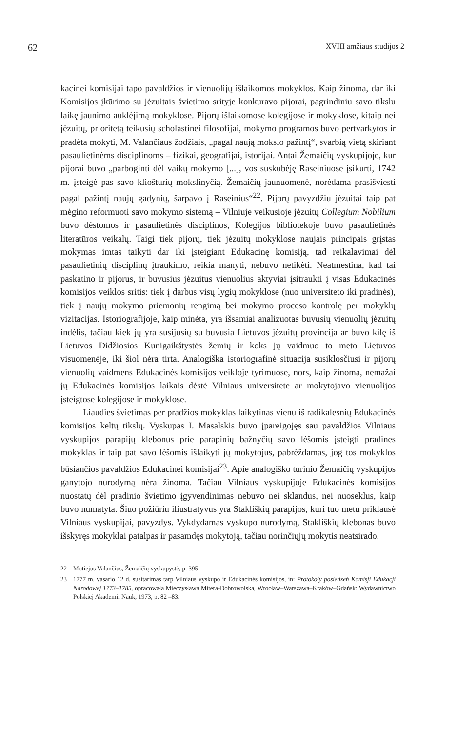62 XVIII amžiaus studijos 2
kacinei komisijai tapo pavaldžios ir vienuolijų išlaikomos mokyklos. Kaip žinoma, dar iki Komisijos įkūrimo su jėzuitais švietimo srityje konkuravo pijorai, pagrindiniu savo tikslu laikę jaunimo auklėjimą mokyklose. Pijorų išlaikomose kolegijose ir mokyklose, kitaip nei jėzuitų, prioritetą teikusių scholastinei filosofijai, mokymo programos buvo pertvarkytos ir pradėta mokyti, M. Valančiaus žodžiais, „pagal naują mokslo pažintį“, svarbią vietą skiriant pasaulietinėms disciplinoms – fizikai, geografijai, istorijai. Antai Žemaičių vyskupijoje, kur pijorai buvo „parboginti dėl vaikų mokymo [...], vos suskubėję Raseiniuose įsikurti, 1742 m. įsteigė pas savo kliošturių mokslinyčią. Žemaičių jaunuomenė, norėdama prasišviesti pagal pažintį naujų gadynių, šarpavo į Raseinius“<sup>22</sup>. Pijorų pavyzdžiu jėzuitai taip pat mėgino reformuoti savo mokymo sistemą – Vilniuje veikusioje jėzuitų Collegium Nobilium buvo dėstomos ir pasaulietinės disciplinos, Kolegijos bibliotekoje buvo pasaulietinės literatūros veikalų. Taigi tiek pijorų, tiek jėzuitų mokyklose naujais principais grįstas mokymas imtas taikyti dar iki įsteigiant Edukacinę komisiją, tad reikalavimai dėl pasaulietinių disciplinų įtraukimo, reikia manyti, nebuvo netikėti. Neatmestina, kad tai paskatino ir pijorus, ir buvusius jėzuitus vienuolius aktyviai įsitraukti į visas Edukacinės komisijos veiklos sritis: tiek į darbus visų lygių mokyklose (nuo universiteto iki pradinės), tiek į naujų mokymo priemonių rengimą bei mokymo proceso kontrolę per mokyklų vizitacijas. Istoriografijoje, kaip minėta, yra išsamiai analizuotas buvusių vienuolių jėzuitų indėlis, tačiau kiek jų yra susijusių su buvusia Lietuvos jėzuitų provincija ar buvo kilę iš Lietuvos Didžiosios Kunigaikštystės žemių ir koks jų vaidmuo to meto Lietuvos visuomenėje, iki šiol nėra tirta. Analogiška istoriografinė situacija susiklosčiusi ir pijorų vienuolių vaidmens Edukacinės komisijos veikloje tyrimuose, nors, kaip žinoma, nemažai jų Edukacinės komisijos laikais dėstė Vilniaus universitete ar mokytojavo vienuolijos įsteigtose kolegijose ir mokyklose.
Liaudies švietimas per pradžios mokyklas laikytinas vienu iš radikalesnių Edukacinės komisijos keltų tikslų. Vyskupas I. Masalskis buvo įpareigojęs sau pavaldžios Vilniaus vyskupijos parapijų klebonus prie parapinių bažnyčių savo lėšomis įsteigti pradines mokyklas ir taip pat savo lėšomis išlaikyti jų mokytojus, pabrėždamas, jog tos mokyklos būsiančios pavaldžios Edukacinei komisijai<sup>23</sup>. Apie analogiško turinio Žemaičių vyskupijos ganytojo nurodymą nėra žinoma. Tačiau Vilniaus vyskupijoje Edukacinės komisijos nuostatų dėl pradinio švietimo įgyvendinimas nebuvo nei sklandus, nei nuoseklus, kaip buvo numatyta. Šiuo požiūriu iliustratyvus yra Stakliškių parapijos, kuri tuo metu priklausė Vilniaus vyskupijai, pavyzdys. Vykdydamas vyskupo nurodymą, Stakliškių klebonas buvo išskyręs mokyklai patalpas ir pasamdęs mokytoją, tačiau norinčiųjų mokytis neatsirado.
22 Motiejus Valančius, Žemaičių vyskupystė, p. 395.
23 1777 m. vasario 12 d. susitarimas tarp Vilniaus vyskupo ir Edukacinės komisijos, in: Protokoły posiedzeń Komisji Edukacji Narodowej 1773–1785, opracowała Mieczysława Mitera-Dobrowolska, Wrocław–Warszawa–Kraków–Gdańsk: Wydawnictwo Polskiej Akademii Nauk, 1973, p. 82 –83.